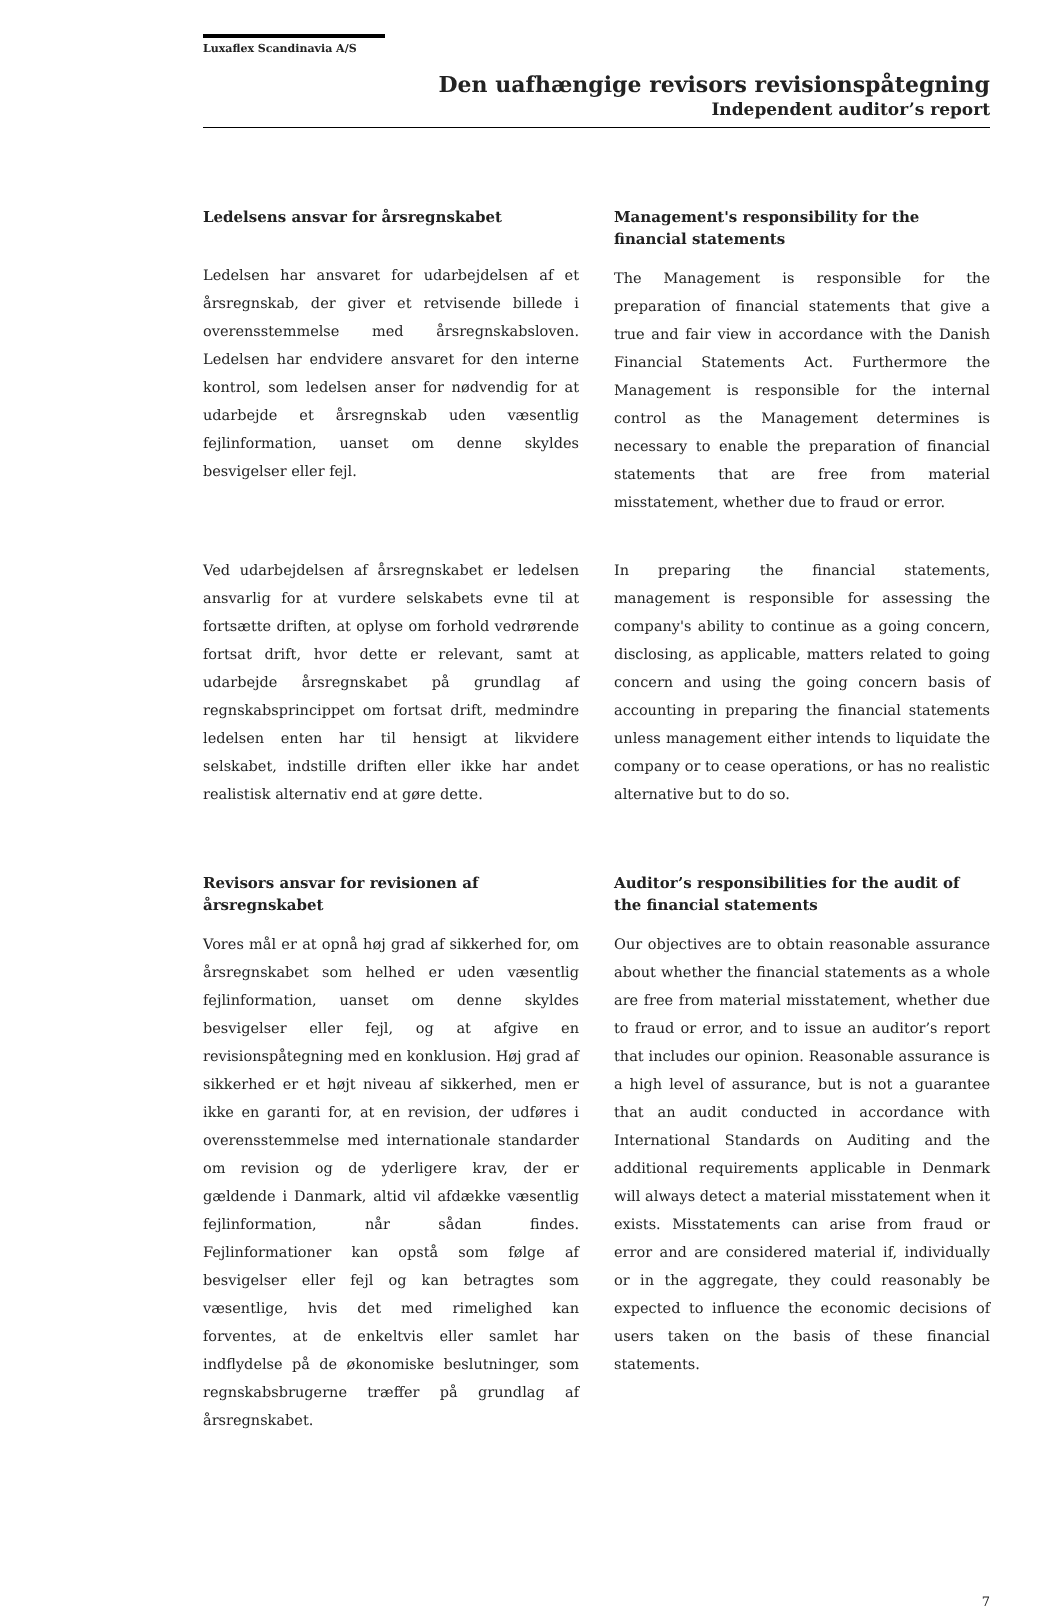Luxaflex Scandinavia A/S
Den uafhængige revisors revisionspåtegning
Independent auditor’s report
Ledelsens ansvar for årsregnskabet
Ledelsen har ansvaret for udarbejdelsen af et årsregnskab, der giver et retvisende billede i overensstemmelse med årsregnskabsloven. Ledelsen har endvidere ansvaret for den interne kontrol, som ledelsen anser for nødvendig for at udarbejde et årsregnskab uden væsentlig fejlinformation, uanset om denne skyldes besvigelser eller fejl.
Management's responsibility for the financial statements
The Management is responsible for the preparation of financial statements that give a true and fair view in accordance with the Danish Financial Statements Act. Furthermore the Management is responsible for the internal control as the Management determines is necessary to enable the preparation of financial statements that are free from material misstatement, whether due to fraud or error.
Ved udarbejdelsen af årsregnskabet er ledelsen ansvarlig for at vurdere selskabets evne til at fortsætte driften, at oplyse om forhold vedrørende fortsat drift, hvor dette er relevant, samt at udarbejde årsregnskabet på grundlag af regnskabsprincippet om fortsat drift, medmindre ledelsen enten har til hensigt at likvidere selskabet, indstille driften eller ikke har andet realistisk alternativ end at gøre dette.
In preparing the financial statements, management is responsible for assessing the company's ability to continue as a going concern, disclosing, as applicable, matters related to going concern and using the going concern basis of accounting in preparing the financial statements unless management either intends to liquidate the company or to cease operations, or has no realistic alternative but to do so.
Revisors ansvar for revisionen af årsregnskabet
Vores mål er at opnå høj grad af sikkerhed for, om årsregnskabet som helhed er uden væsentlig fejlinformation, uanset om denne skyldes besvigelser eller fejl, og at afgive en revisionspåtegning med en konklusion. Høj grad af sikkerhed er et højt niveau af sikkerhed, men er ikke en garanti for, at en revision, der udføres i overensstemmelse med internationale standarder om revision og de yderligere krav, der er gældende i Danmark, altid vil afdække væsentlig fejlinformation, når sådan findes. Fejlinformationer kan opstå som følge af besvigelser eller fejl og kan betragtes som væsentlige, hvis det med rimelighed kan forventes, at de enkeltvis eller samlet har indflydelse på de økonomiske beslutninger, som regnskabsbrugerne træffer på grundlag af årsregnskabet.
Auditor’s responsibilities for the audit of the financial statements
Our objectives are to obtain reasonable assurance about whether the financial statements as a whole are free from material misstatement, whether due to fraud or error, and to issue an auditor’s report that includes our opinion. Reasonable assurance is a high level of assurance, but is not a guarantee that an audit conducted in accordance with International Standards on Auditing and the additional requirements applicable in Denmark will always detect a material misstatement when it exists. Misstatements can arise from fraud or error and are considered material if, individually or in the aggregate, they could reasonably be expected to influence the economic decisions of users taken on the basis of these financial statements.
7